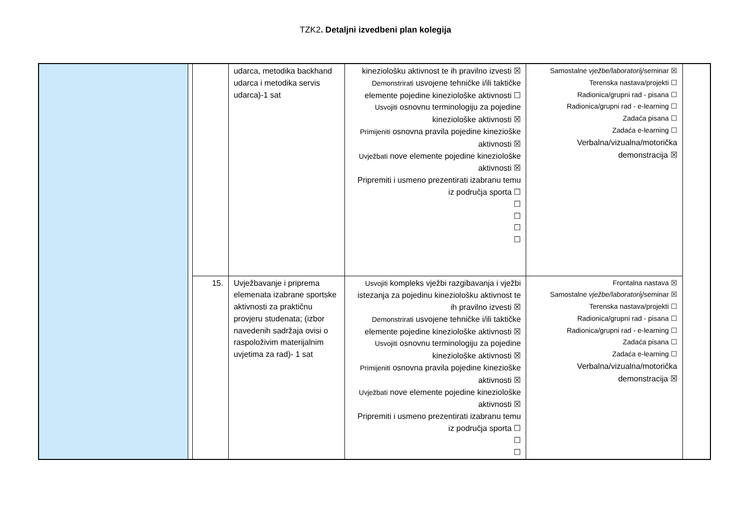TZK2. Detaljni izvedbeni plan kolegija
| | | | udarca, metodika backhand udarca i metodika servis udarca)-1 sat | kineziološku aktivnost te ih pravilno izvesti ☒ Demonstrirati usvojene tehničke i/ili taktičke elemente pojedine kineziološke aktivnosti ☐ Usvojiti osnovnu terminologiju za pojedine kineziološke aktivnosti ☒ Primijeniti osnovna pravila pojedine kinezioške aktivnosti ☒ Uvježbati nove elemente pojedine kineziološke aktivnosti ☒ Pripremiti i usmeno prezentirati izabranu temu iz područja sporta ☐ ☐ ☐ ☐ ☐ | Samostalne vježbe/laboratori j/seminar ☒ Terenska nastava/projekti ☐ Radionica/grupni rad - pisana ☐ Radionica/grupni rad - e-learning ☐ Zadaća pisana ☐ Zadaća e-learning ☐ Verbalna/vizualna/motorička demonstracija ☒ | |
| | | 15. | Uvježbavanje i priprema elemenata izabrane sportske aktivnosti za praktičnu provjeru studenata; (izbor navedenih sadržaja ovisi o raspoloživim materijalnim uvjetima za rad)- 1 sat | Usvojiti kompleks vježbi razgibavanja i vježbi istezanja za pojedinu kineziološku aktivnost te ih pravilno izvesti ☒ Demonstrirati usvojene tehničke i/ili taktičke elemente pojedine kineziološke aktivnosti ☒ Usvojiti osnovnu terminologiju za pojedine kineziološke aktivnosti ☒ Primijeniti osnovna pravila pojedine kinezioške aktivnosti ☒ Uvježbati nove elemente pojedine kineziološke aktivnosti ☒ Pripremiti i usmeno prezentirati izabranu temu iz područja sporta ☐ ☐ ☐ | Frontalna nastava ☒ Samostalne vježbe/laboratori j/seminar ☒ Terenska nastava/projekti ☐ Radionica/grupni rad - pisana ☐ Radionica/grupni rad - e-learning ☐ Zadaća pisana ☐ Zadaća e-learning ☐ Verbalna/vizualna/motorička demonstracija ☒ | |